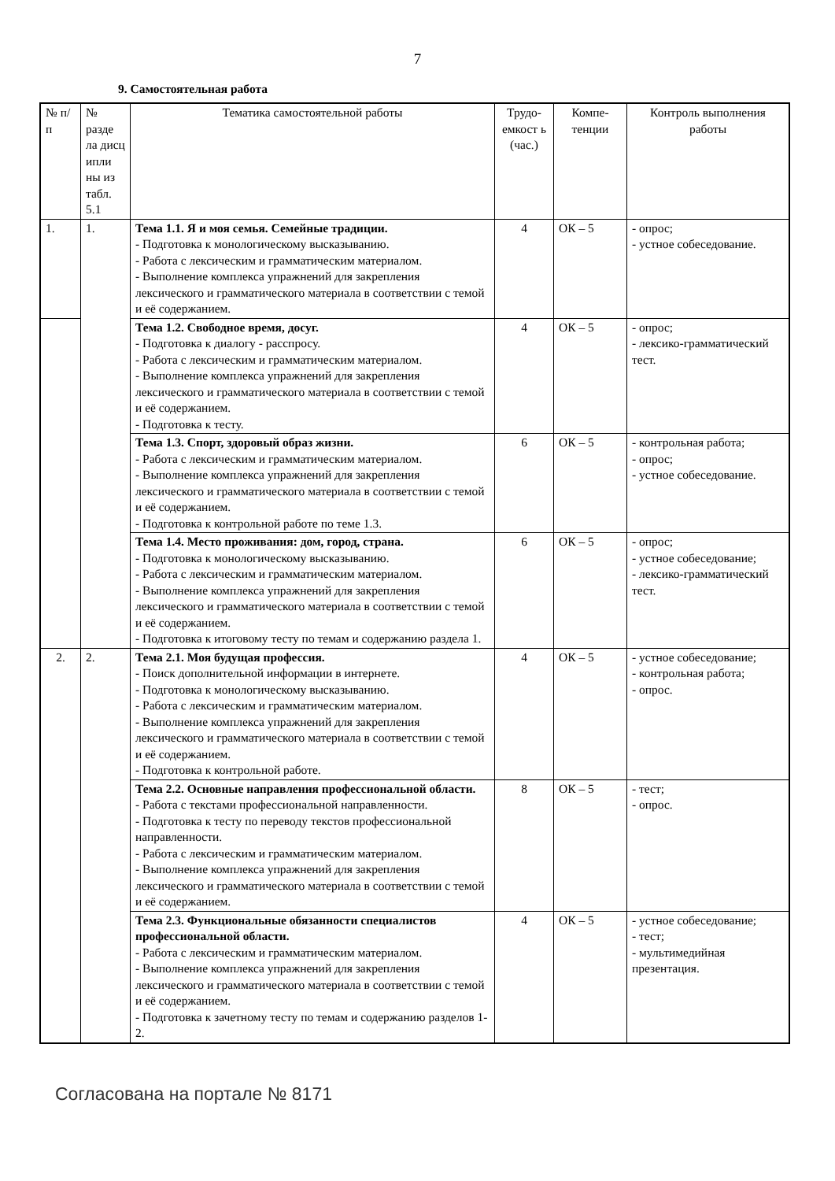7
9. Самостоятельная работа
| № п/п | № разде ла дисц ипли ны из табл. 5.1 | Тематика самостоятельной работы | Трудо-емкост ь (час.) | Компе-тенции | Контроль выполнения работы |
| 1. | 1. | Тема 1.1. Я и моя семья. Семейные традиции. - Подготовка к монологическому высказыванию. - Работа с лексическим и грамматическим материалом. - Выполнение комплекса упражнений для закрепления лексического и грамматического материала в соответствии с темой и её содержанием. | 4 | ОК – 5 | - опрос; - устное собеседование. |
| | | Тема 1.2. Свободное время, досуг. - Подготовка к диалогу - расспросу. - Работа с лексическим и грамматическим материалом. - Выполнение комплекса упражнений для закрепления лексического и грамматического материала в соответствии с темой и её содержанием. - Подготовка к тесту. | 4 | ОК – 5 | - опрос; - лексико-грамматический тест. |
| | | Тема 1.3. Спорт, здоровый образ жизни. - Работа с лексическим и грамматическим материалом. - Выполнение комплекса упражнений для закрепления лексического и грамматического материала в соответствии с темой и её содержанием. - Подготовка к контрольной работе по теме 1.3. | 6 | ОК – 5 | - контрольная работа; - опрос; - устное собеседование. |
| | | Тема 1.4. Место проживания: дом, город, страна. - Подготовка к монологическому высказыванию. - Работа с лексическим и грамматическим материалом. - Выполнение комплекса упражнений для закрепления лексического и грамматического материала в соответствии с темой и её содержанием. - Подготовка к итоговому тесту по темам и содержанию раздела 1. | 6 | ОК – 5 | - опрос; - устное собеседование; - лексико-грамматический тест. |
| 2. | 2. | Тема 2.1. Моя будущая профессия. - Поиск дополнительной информации в интернете. - Подготовка к монологическому высказыванию. - Работа с лексическим и грамматическим материалом. - Выполнение комплекса упражнений для закрепления лексического и грамматического материала в соответствии с темой и её содержанием. - Подготовка к контрольной работе. | 4 | ОК – 5 | - устное собеседование; - контрольная работа; - опрос. |
| | | Тема 2.2. Основные направления профессиональной области. - Работа с текстами профессиональной направленности. - Подготовка к тесту по переводу текстов профессиональной направленности. - Работа с лексическим и грамматическим материалом. - Выполнение комплекса упражнений для закрепления лексического и грамматического материала в соответствии с темой и её содержанием. | 8 | ОК – 5 | - тест; - опрос. |
| | | Тема 2.3. Функциональные обязанности специалистов профессиональной области. - Работа с лексическим и грамматическим материалом. - Выполнение комплекса упражнений для закрепления лексического и грамматического материала в соответствии с темой и её содержанием. - Подготовка к зачетному тесту по темам и содержанию разделов 1-2. | 4 | ОК – 5 | - устное собеседование; - тест; - мультимедийная презентация. |
Согласована на портале № 8171